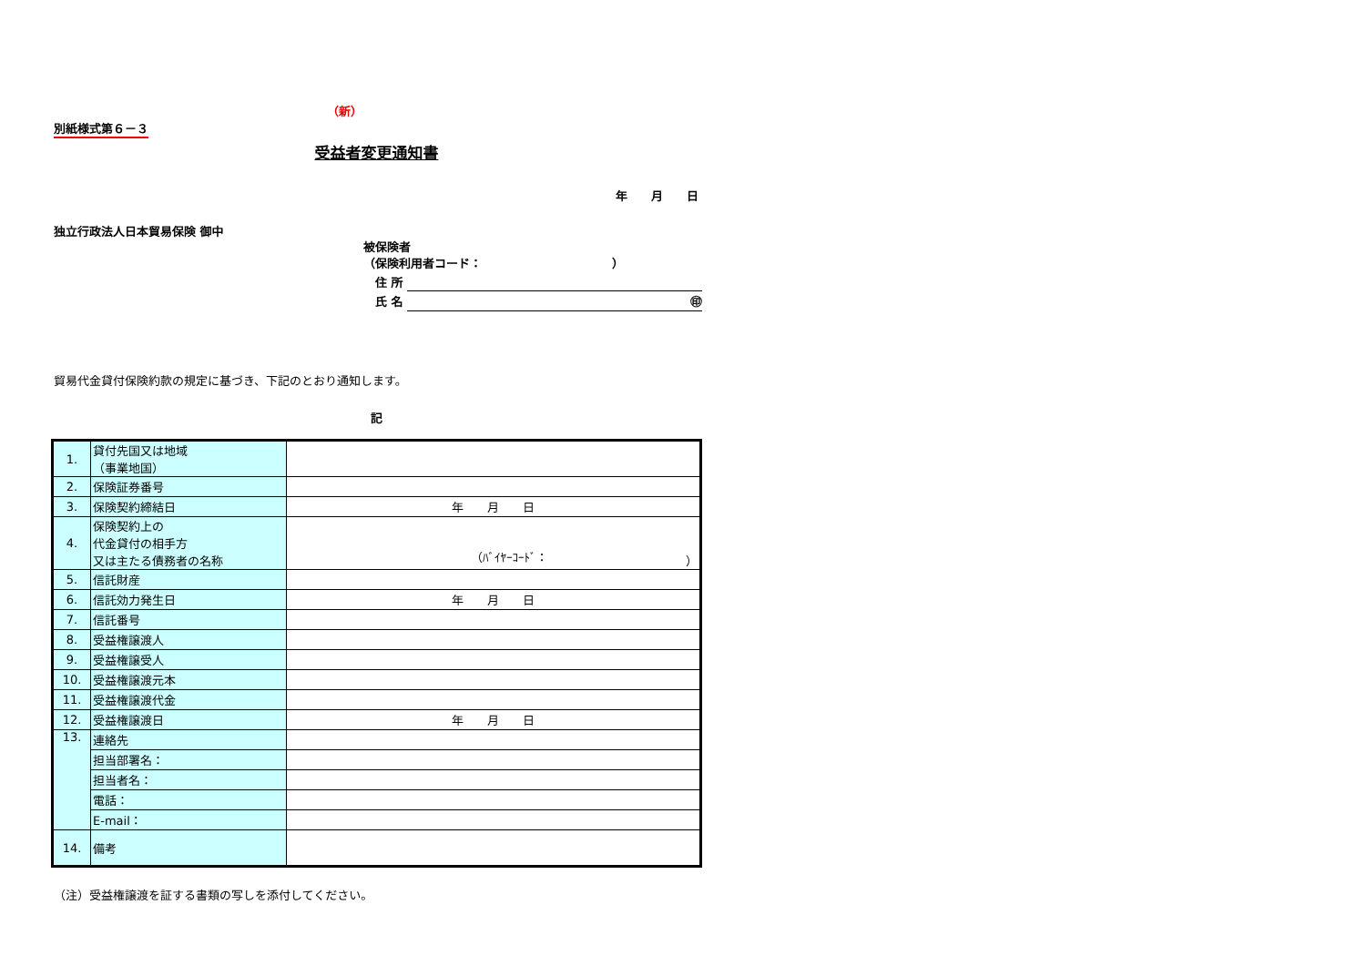（新）
別紙様式第６－３
受益者変更通知書
年　　月　　日
独立行政法人日本貿易保険 御中
被保険者
（保険利用者コード：　　　　　　　　　　　）
　住 所
　氏 名 ㊞
貿易代金貸付保険約款の規定に基づき、下記のとおり通知します。
記
| 1. | 貸付先国又は地域 （事業地国） | |
| 2. | 保険証券番号 | |
| 3. | 保険契約締結日 | 年 月 日 |
| 4. | 保険契約上の 代金貸付の相手方 又は主たる債務者の名称 | （ﾊﾞｲﾔｰｺｰﾄﾞ： ） |
| 5. | 信託財産 | |
| 6. | 信託効力発生日 | 年 月 日 |
| 7. | 信託番号 | |
| 8. | 受益権譲渡人 | |
| 9. | 受益権譲受人 | |
| 10. | 受益権譲渡元本 | |
| 11. | 受益権譲渡代金 | |
| 12. | 受益権譲渡日 | 年 月 日 |
| 13. | 連絡先 | |
| | 担当部署名： | |
| | 担当者名： | |
| | 電話： | |
| | E-mail： | |
| 14. | 備考 | |
（注）受益権譲渡を証する書類の写しを添付してください。